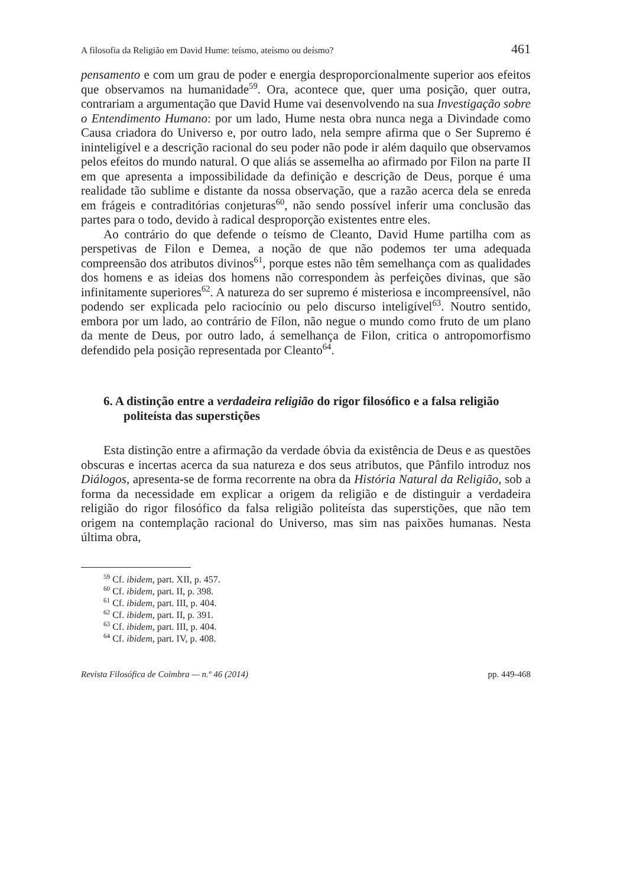A filosofia da Religião em David Hume: teísmo, ateísmo ou deísmo? 461
pensamento e com um grau de poder e energia desproporcionalmente superior aos efeitos que observamos na humanidade<sup>59</sup>. Ora, acontece que, quer uma posição, quer outra, contrariam a argumentação que David Hume vai desenvolvendo na sua Investigação sobre o Entendimento Humano: por um lado, Hume nesta obra nunca nega a Divindade como Causa criadora do Universo e, por outro lado, nela sempre afirma que o Ser Supremo é ininteligível e a descrição racional do seu poder não pode ir além daquilo que observamos pelos efeitos do mundo natural. O que aliás se assemelha ao afirmado por Filon na parte II em que apresenta a impossibilidade da definição e descrição de Deus, porque é uma realidade tão sublime e distante da nossa observação, que a razão acerca dela se enreda em frágeis e contraditórias conjeturas<sup>60</sup>, não sendo possível inferir uma conclusão das partes para o todo, devido à radical desproporção existentes entre eles.
Ao contrário do que defende o teísmo de Cleanto, David Hume partilha com as perspetivas de Filon e Demea, a noção de que não podemos ter uma adequada compreensão dos atributos divinos<sup>61</sup>, porque estes não têm semelhança com as qualidades dos homens e as ideias dos homens não correspondem às perfeições divinas, que são infinitamente superiores<sup>62</sup>. A natureza do ser supremo é misteriosa e incompreensível, não podendo ser explicada pelo raciocínio ou pelo discurso inteligível<sup>63</sup>. Noutro sentido, embora por um lado, ao contrário de Fílon, não negue o mundo como fruto de um plano da mente de Deus, por outro lado, á semelhança de Filon, critica o antropomorfismo defendido pela posição representada por Cleanto<sup>64</sup>.
6. A distinção entre a verdadeira religião do rigor filosófico e a falsa religião politeísta das superstições
Esta distinção entre a afirmação da verdade óbvia da existência de Deus e as questões obscuras e incertas acerca da sua natureza e dos seus atributos, que Pânfilo introduz nos Diálogos, apresenta-se de forma recorrente na obra da História Natural da Religião, sob a forma da necessidade em explicar a origem da religião e de distinguir a verdadeira religião do rigor filosófico da falsa religião politeísta das superstições, que não tem origem na contemplação racional do Universo, mas sim nas paixões humanas. Nesta última obra,
<sup>59</sup> Cf. ibidem, part. XII, p. 457.
<sup>60</sup> Cf. ibidem, part. II, p. 398.
<sup>61</sup> Cf. ibidem, part. III, p. 404.
<sup>62</sup> Cf. ibidem, part. II, p. 391.
<sup>63</sup> Cf. ibidem, part. III, p. 404.
<sup>64</sup> Cf. ibidem, part. IV, p. 408.
Revista Filosófica de Coimbra — n.º 46 (2014) pp. 449-468